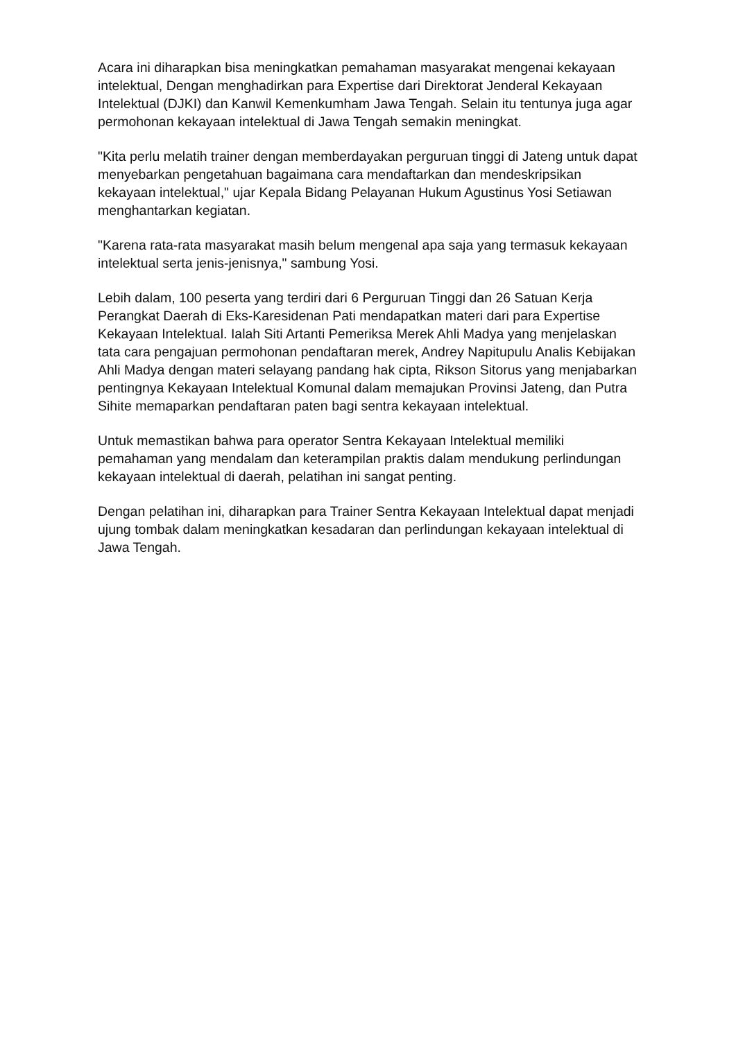Acara ini diharapkan bisa meningkatkan pemahaman masyarakat mengenai kekayaan intelektual, Dengan menghadirkan para Expertise dari Direktorat Jenderal Kekayaan Intelektual (DJKI) dan Kanwil Kemenkumham Jawa Tengah. Selain itu tentunya juga agar permohonan kekayaan intelektual di Jawa Tengah semakin meningkat.
"Kita perlu melatih trainer dengan memberdayakan perguruan tinggi di Jateng untuk dapat menyebarkan pengetahuan bagaimana cara mendaftarkan dan mendeskripsikan kekayaan intelektual," ujar Kepala Bidang Pelayanan Hukum Agustinus Yosi Setiawan menghantarkan kegiatan.
"Karena rata-rata masyarakat masih belum mengenal apa saja yang termasuk kekayaan intelektual serta jenis-jenisnya," sambung Yosi.
Lebih dalam, 100 peserta yang terdiri dari 6 Perguruan Tinggi dan 26 Satuan Kerja Perangkat Daerah di Eks-Karesidenan Pati mendapatkan materi dari para Expertise Kekayaan Intelektual. Ialah Siti Artanti Pemeriksa Merek Ahli Madya yang menjelaskan tata cara pengajuan permohonan pendaftaran merek, Andrey Napitupulu Analis Kebijakan Ahli Madya dengan materi selayang pandang hak cipta, Rikson Sitorus yang menjabarkan pentingnya Kekayaan Intelektual Komunal dalam memajukan Provinsi Jateng, dan Putra Sihite memaparkan pendaftaran paten bagi sentra kekayaan intelektual.
Untuk memastikan bahwa para operator Sentra Kekayaan Intelektual memiliki pemahaman yang mendalam dan keterampilan praktis dalam mendukung perlindungan kekayaan intelektual di daerah, pelatihan ini sangat penting.
Dengan pelatihan ini, diharapkan para Trainer Sentra Kekayaan Intelektual dapat menjadi ujung tombak dalam meningkatkan kesadaran dan perlindungan kekayaan intelektual di Jawa Tengah.